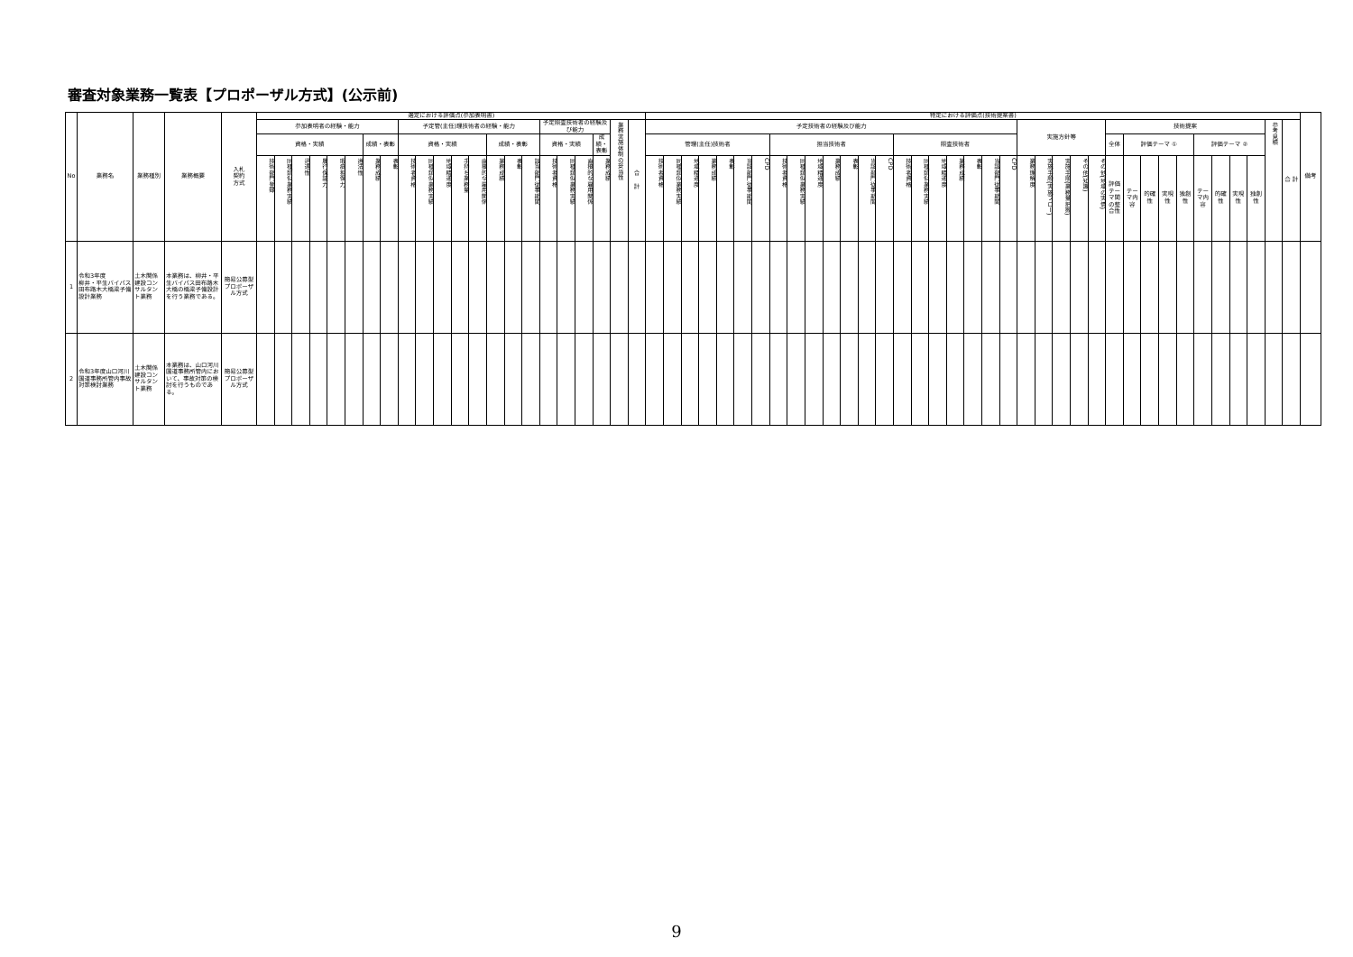審査対象業務一覧表【プロポーザル方式】(公示前)
| No | 業務名 | 業務種別 | 業務概要 | 入札 契約 方式 | 選定における評価点(参加表明書) | | | | | | | | | | | | | | | | | | | | | | 特定における評価点(技術提案書) | | | | | | | | | | | | | | | | | | | | | | | | | | | | | | | | | | | | | 備考 |
| --- | --- | --- | --- | --- | --- | --- | --- | --- | --- | --- | --- | --- | --- | --- | --- | --- | --- | --- | --- | --- | --- | --- | --- | --- | --- | --- | --- | --- | --- | --- | --- | --- | --- | --- | --- | --- | --- | --- | --- | --- | --- | --- | --- | --- | --- | --- | --- | --- | --- | --- | --- | --- | --- | --- | --- | --- | --- | --- | --- | --- | --- | --- | --- | --- |
| | | | | | 参加表明者の経験・能力 | | | | | | | | 予定管(主任)理技術者の経験・能力 | | | | | | | | 予定照査技術者の経験及び能力 | | | | 業務実施体制の妥当性 | 合 計 | 予定技術者の経験及び能力 | | | | | | | | | | | | | | | | | | | | | 実施方針等 | | | | | 技術提案 | | | | | | | | | 参考見積 | 合 計 | |
| | | | | | 資格・実績 | | | | | | 成績・表彰 | | 資格・実績 | | | | | 成績・表彰 | | | 資格・実績 | | | 成績・表彰 | | | 管理(主任)技術者 | | | | | | | 担当技術者 | | | | | | | 照査技術者 | | | | | | | | | | | | 全体 | 評価テーマ ① | | | | 評価テーマ ② | | | | | | |
| | | | | | 技術部門登録 | 同種類似業務実績 | 迅速性 | 履行保証力 | 瑕疵担保力 | 遵法性 | 業務成績 | 表彰 | 技術者資格 | 同種類似業務実績 | 地域精通度 | 手持ち業務量 | 直接的な雇用関係 | 業務成績 | 表彰 | 該当部門従事期間 | 技術者資格 | 同種類似業務実績 | 直接的な雇用関係 | 業務成績 | | | 技術者資格 | 同種類似業務実績 | 地域精通度 | 業務成績 | 表彰 | 当該部門従事期間 | CPD | 技術者資格 | 同種類似業務実績 | 地域精通度 | 業務成績 | 表彰 | 当該部門従事期間 | CPD | 技術者資格 | 同種類似業務実績 | 地域精通度 | 業務成績 | 表彰 | 当該部門従事期間 | CPD | 業務理解度 | 実施手順(実施フロー) | 実施手順(業務量把握) | その他(知識) | その他(地域の実情) | 評価テーマ間の整合性 | テーマ内容 | 的確性 | 実現性 | 独創性 | テーマ内容 | 的確性 | 実現性 | 独創性 | | | |
| 1 | 令和3年度 柳井・平生バイパス田布路木大橋梁予備設計業務 | 土木関係建設コンサルタント業務 | 本業務は、柳井・平生バイパス田布路木大橋の橋梁予備設計を行う業務である。 | 簡易公募型プロポーザル方式 | | | | | | | | | | | | | | | | | | | | | | | | | | | | | | | | | | | | | | | | | | | | | | | | | | | | | | | | | | | | |
| 2 | 令和3年度山口河川国道事務所管内事故対策検討業務 | 土木関係建設コンサルタント業務 | 本業務は、山口河川国道事務所管内において、事故対策の検討を行うものである。 | 簡易公募型プロポーザル方式 | | | | | | | | | | | | | | | | | | | | | | | | | | | | | | | | | | | | | | | | | | | | | | | | | | | | | | | | | | | | |
9